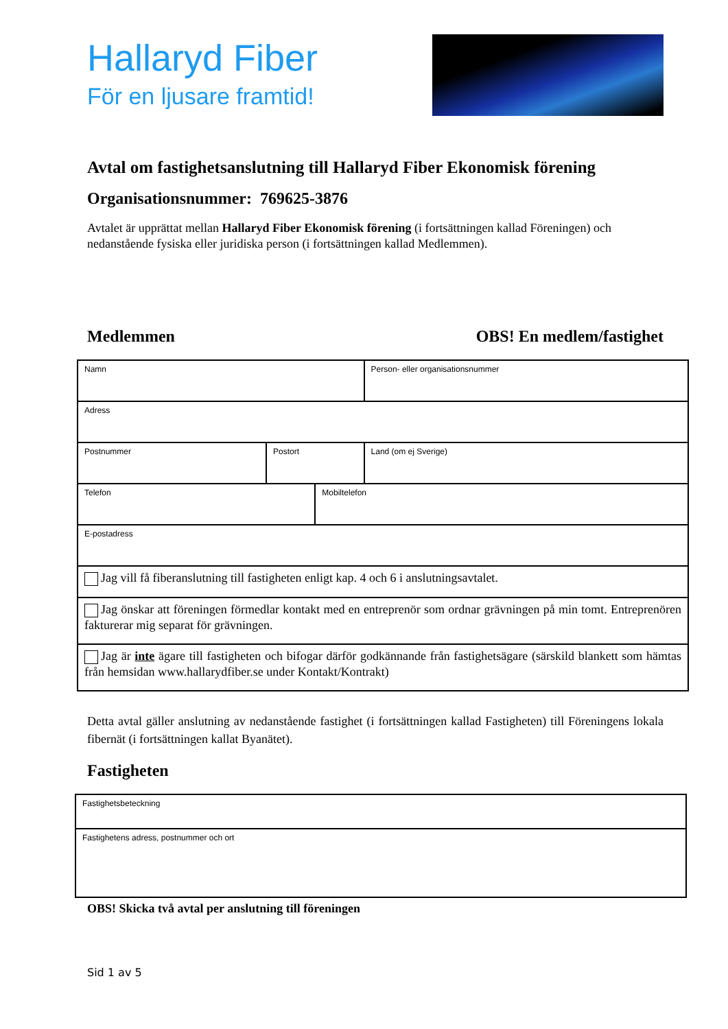Hallaryd Fiber
För en ljusare framtid!
Avtal om fastighetsanslutning till Hallaryd Fiber Ekonomisk förening
Organisationsnummer: 769625-3876
Avtalet är upprättat mellan Hallaryd Fiber Ekonomisk förening (i fortsättningen kallad Föreningen) och nedanstående fysiska eller juridiska person (i fortsättningen kallad Medlemmen).
Medlemmen OBS! En medlem/fastighet
| Namn | | | Person- eller organisationsnummer |
| Adress | | | |
| Postnummer | Postort | | Land (om ej Sverige) |
| Telefon | | Mobiltelefon | |
| E-postadress | | | |
| Jag vill få fiberanslutning till fastigheten enligt kap. 4 och 6 i anslutningsavtalet. | | | |
| Jag önskar att föreningen förmedlar kontakt med en entreprenör som ordnar grävningen på min tomt. Entreprenören fakturerar mig separat för grävningen. | | | |
| Jag är inte ägare till fastigheten och bifogar därför godkännande från fastighetsägare (särskild blankett som hämtas från hemsidan www.hallarydfiber.se under Kontakt/Kontrakt) | | | |
Detta avtal gäller anslutning av nedanstående fastighet (i fortsättningen kallad Fastigheten) till Föreningens lokala fibernät (i fortsättningen kallat Byanätet).
Fastigheten
| Fastighetsbeteckning |
| Fastighetens adress, postnummer och ort |
OBS! Skicka två avtal per anslutning till föreningen
Sid 1 av 5